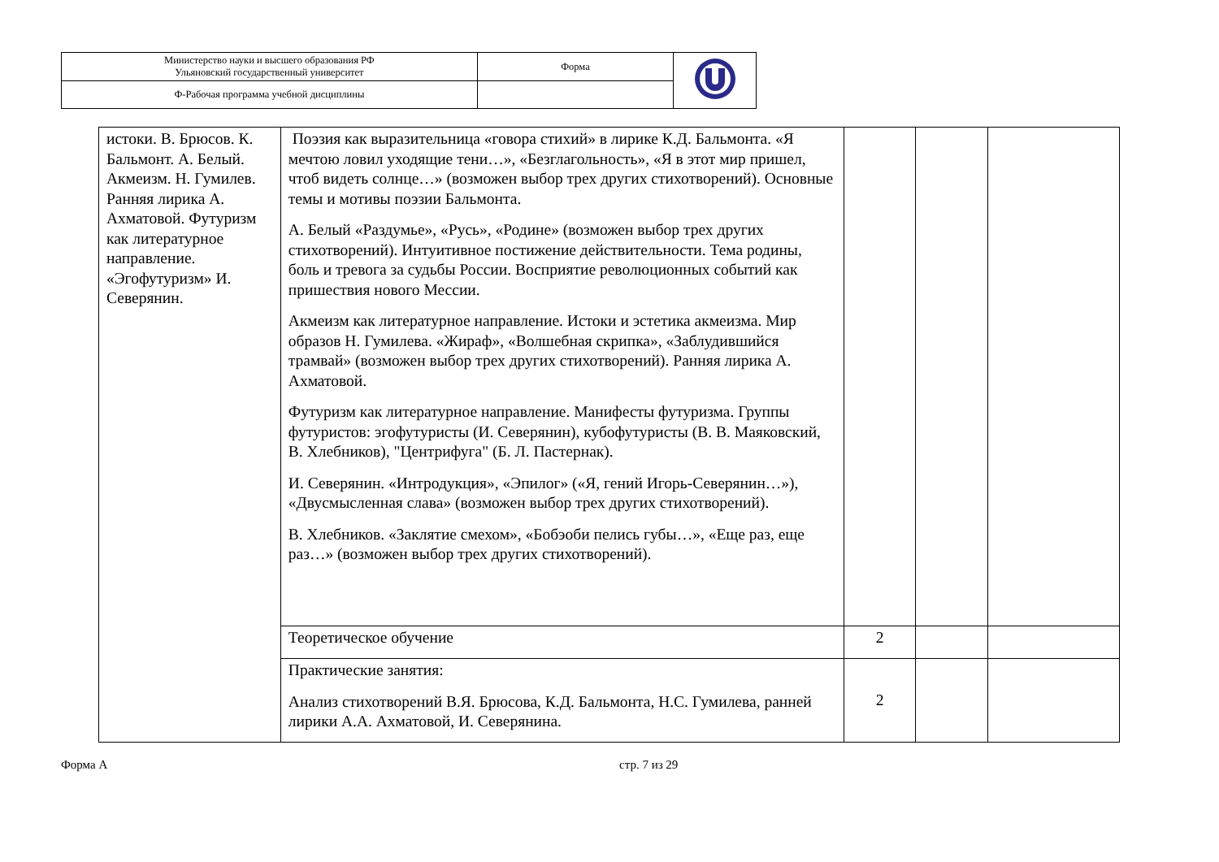| Министерство науки и высшего образования РФ Ульяновский государственный университет | Форма | |
| Ф-Рабочая программа учебной дисциплины | | |
| истоки. В. Брюсов. К. Бальмонт. А. Белый. Акмеизм. Н. Гумилев. Ранняя лирика А. Ахматовой. Футуризм как литературное направление. «Эгофутуризм» И. Северянин. | Поэзия как выразительница «говора стихий» в лирике К.Д. Бальмонта. «Я мечтою ловил уходящие тени…», «Безглагольность», «Я в этот мир пришел, чтоб видеть солнце…» (возможен выбор трех других стихотворений). Основные темы и мотивы поэзии Бальмонта. А. Белый «Раздумье», «Русь», «Родине» (возможен выбор трех других стихотворений). Интуитивное постижение действительности. Тема родины, боль и тревога за судьбы России. Восприятие революционных событий как пришествия нового Мессии. Акмеизм как литературное направление. Истоки и эстетика акмеизма. Мир образов Н. Гумилева. «Жираф», «Волшебная скрипка», «Заблудившийся трамвай» (возможен выбор трех других стихотворений). Ранняя лирика А. Ахматовой. Футуризм как литературное направление. Манифесты футуризма. Группы футуристов: эгофутуристы (И. Северянин), кубофутуристы (В. В. Маяковский, В. Хлебников), "Центрифуга" (Б. Л. Пастернак). И. Северянин. «Интродукция», «Эпилог» («Я, гений Игорь-Северянин…»), «Двусмысленная слава» (возможен выбор трех других стихотворений). В. Хлебников. «Заклятие смехом», «Бобэоби пелись губы…», «Еще раз, еще раз…» (возможен выбор трех других стихотворений). | | | |
| | Теоретическое обучение | 2 | | |
| | Практические занятия: Анализ стихотворений В.Я. Брюсова, К.Д. Бальмонта, Н.С. Гумилева, ранней лирики А.А. Ахматовой, И. Северянина. | 2 | | |
Форма А стр. 7 из 29